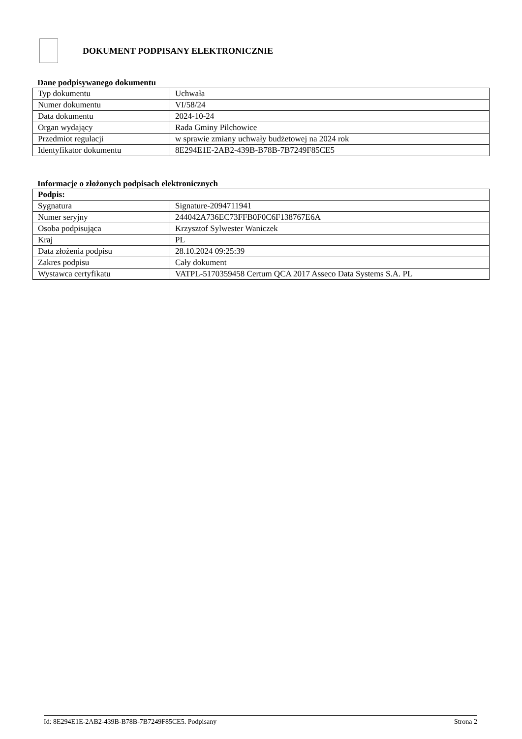DOKUMENT PODPISANY ELEKTRONICZNIE
Dane podpisywanego dokumentu
| Typ dokumentu | Uchwała |
| Numer dokumentu | VI/58/24 |
| Data dokumentu | 2024-10-24 |
| Organ wydający | Rada Gminy Pilchowice |
| Przedmiot regulacji | w sprawie zmiany uchwały budżetowej na 2024 rok |
| Identyfikator dokumentu | 8E294E1E-2AB2-439B-B78B-7B7249F85CE5 |
Informacje o złożonych podpisach elektronicznych
| Podpis: | |
| --- | --- |
| Sygnatura | Signature-2094711941 |
| Numer seryjny | 244042A736EC73FFB0F0C6F138767E6A |
| Osoba podpisująca | Krzysztof Sylwester Waniczek |
| Kraj | PL |
| Data złożenia podpisu | 28.10.2024 09:25:39 |
| Zakres podpisu | Cały dokument |
| Wystawca certyfikatu | VATPL-5170359458 Certum QCA 2017 Asseco Data Systems S.A. PL |
Id: 8E294E1E-2AB2-439B-B78B-7B7249F85CE5. Podpisany Strona 2